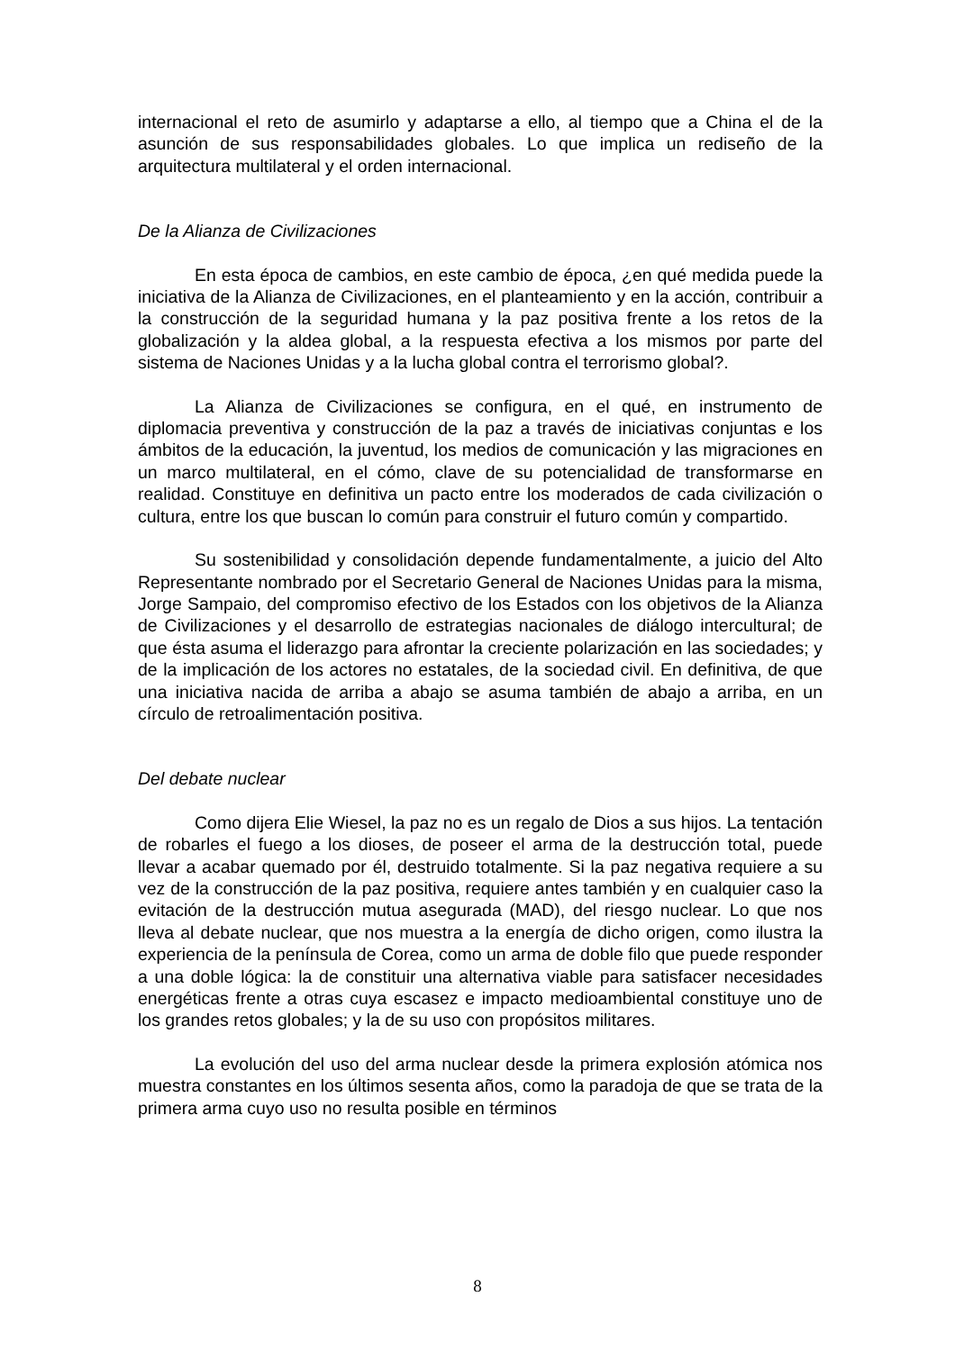internacional el reto de asumirlo y adaptarse a ello, al tiempo que a China el de la asunción de sus responsabilidades globales. Lo que implica un rediseño de la arquitectura multilateral y el orden internacional.
De la Alianza de Civilizaciones
En esta época de cambios, en este cambio de época, ¿en qué medida puede la iniciativa de la Alianza de Civilizaciones, en el planteamiento y en la acción, contribuir a la construcción de la seguridad humana y la paz positiva frente a los retos de la globalización y la aldea global, a la respuesta efectiva a los mismos por parte del sistema de Naciones Unidas y a la lucha global contra el terrorismo global?.
La Alianza de Civilizaciones se configura, en el qué, en instrumento de diplomacia preventiva y construcción de la paz a través de iniciativas conjuntas e los ámbitos de la educación, la juventud, los medios de comunicación y las migraciones en un marco multilateral, en el cómo, clave de su potencialidad de transformarse en realidad. Constituye en definitiva un pacto entre los moderados de cada civilización o cultura, entre los que buscan lo común para construir el futuro común y compartido.
Su sostenibilidad y consolidación depende fundamentalmente, a juicio del Alto Representante nombrado por el Secretario General de Naciones Unidas para la misma, Jorge Sampaio, del compromiso efectivo de los Estados con los objetivos de la Alianza de Civilizaciones y el desarrollo de estrategias nacionales de diálogo intercultural; de que ésta asuma el liderazgo para afrontar la creciente polarización en las sociedades; y de la implicación de los actores no estatales, de la sociedad civil. En definitiva, de que una iniciativa nacida de arriba a abajo se asuma también de abajo a arriba, en un círculo de retroalimentación positiva.
Del debate nuclear
Como dijera Elie Wiesel, la paz no es un regalo de Dios a sus hijos. La tentación de robarles el fuego a los dioses, de poseer el arma de la destrucción total, puede llevar a acabar quemado por él, destruido totalmente. Si la paz negativa requiere a su vez de la construcción de la paz positiva, requiere antes también y en cualquier caso la evitación de la destrucción mutua asegurada (MAD), del riesgo nuclear. Lo que nos lleva al debate nuclear, que nos muestra a la energía de dicho origen, como ilustra la experiencia de la península de Corea, como un arma de doble filo que puede responder a una doble lógica: la de constituir una alternativa viable para satisfacer necesidades energéticas frente a otras cuya escasez e impacto medioambiental constituye uno de los grandes retos globales; y la de su uso con propósitos militares.
La evolución del uso del arma nuclear desde la primera explosión atómica nos muestra constantes en los últimos sesenta años, como la paradoja de que se trata de la primera arma cuyo uso no resulta posible en términos
8